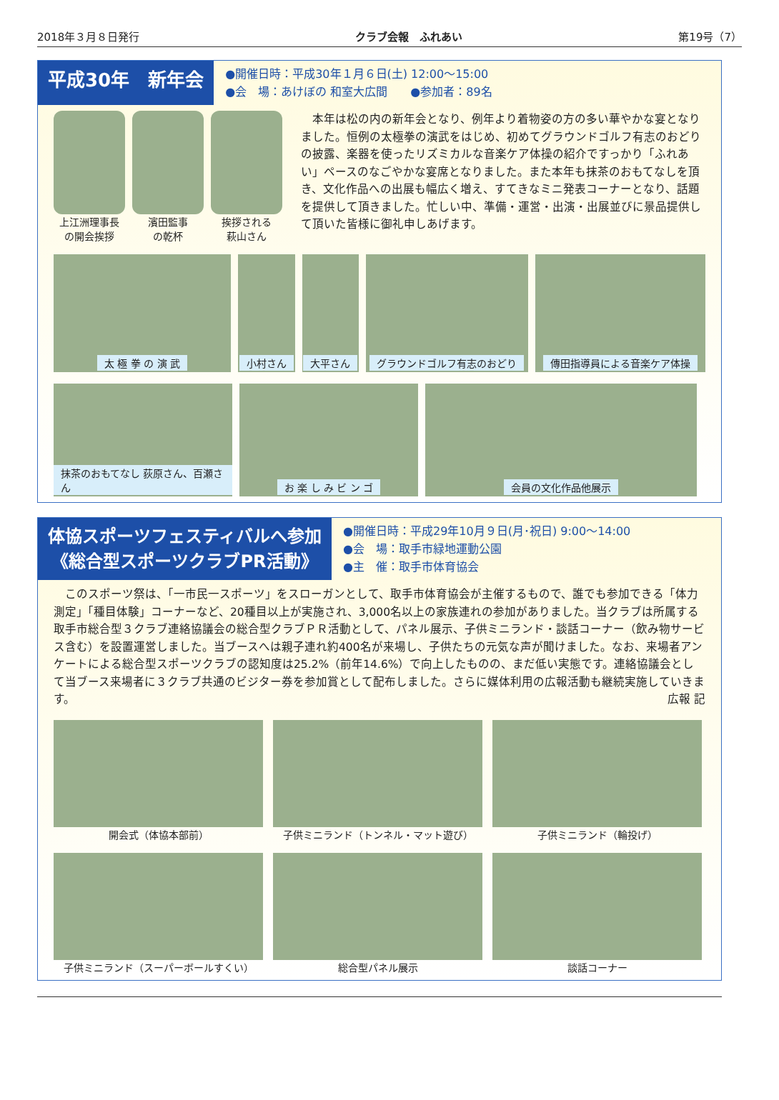2018年３月８日発行 クラブ会報　ふれあい 第19号（7）
平成30年　新年会
●開催日時：平成30年１月６日(土) 12:00～15:00
●会　場：あけぼの 和室大広間　　●参加者：89名
上江洲理事長
の開会挨拶
濱田監事
の乾杯
挨拶される
萩山さん
　本年は松の内の新年会となり、例年より着物姿の方の多い華やかな宴となりました。恒例の太極拳の演武をはじめ、初めてグラウンドゴルフ有志のおどりの披露、楽器を使ったリズミカルな音楽ケア体操の紹介ですっかり「ふれあい」ペースのなごやかな宴席となりました。また本年も抹茶のおもてなしを頂き、文化作品への出展も幅広く増え、すてきなミニ発表コーナーとなり、話題を提供して頂きました。忙しい中、準備・運営・出演・出展並びに景品提供して頂いた皆様に御礼申しあげます。
太 極 拳 の 演 武 小村さん 大平さん グラウンドゴルフ有志のおどり 傳田指導員による音楽ケア体操
抹茶のおもてなし 荻原さん、百瀬さん
お 楽 し み ビ ン ゴ 会員の文化作品他展示
体協スポーツフェスティバルへ参加
《総合型スポーツクラブPR活動》
●開催日時：平成29年10月９日(月･祝日) 9:00～14:00
●会　場：取手市緑地運動公園
●主　催：取手市体育協会
　このスポーツ祭は、「一市民一スポーツ」をスローガンとして、取手市体育協会が主催するもので、誰でも参加できる「体力測定」「種目体験」コーナーなど、20種目以上が実施され、3,000名以上の家族連れの参加がありました。当クラブは所属する取手市総合型３クラブ連絡協議会の総合型クラブＰＲ活動として、パネル展示、子供ミニランド・談話コーナー（飲み物サービス含む）を設置運営しました。当ブースへは親子連れ約400名が来場し、子供たちの元気な声が聞けました。なお、来場者アンケートによる総合型スポーツクラブの認知度は25.2%（前年14.6%）で向上したものの、まだ低い実態です。連絡協議会として当ブース来場者に３クラブ共通のビジター券を参加賞として配布しました。さらに媒体利用の広報活動も継続実施していきます。 広報 記
開会式（体協本部前） 子供ミニランド（トンネル・マット遊び）
子供ミニランド（輪投げ）
子供ミニランド（スーパーボールすくい）
総合型パネル展示 談話コーナー